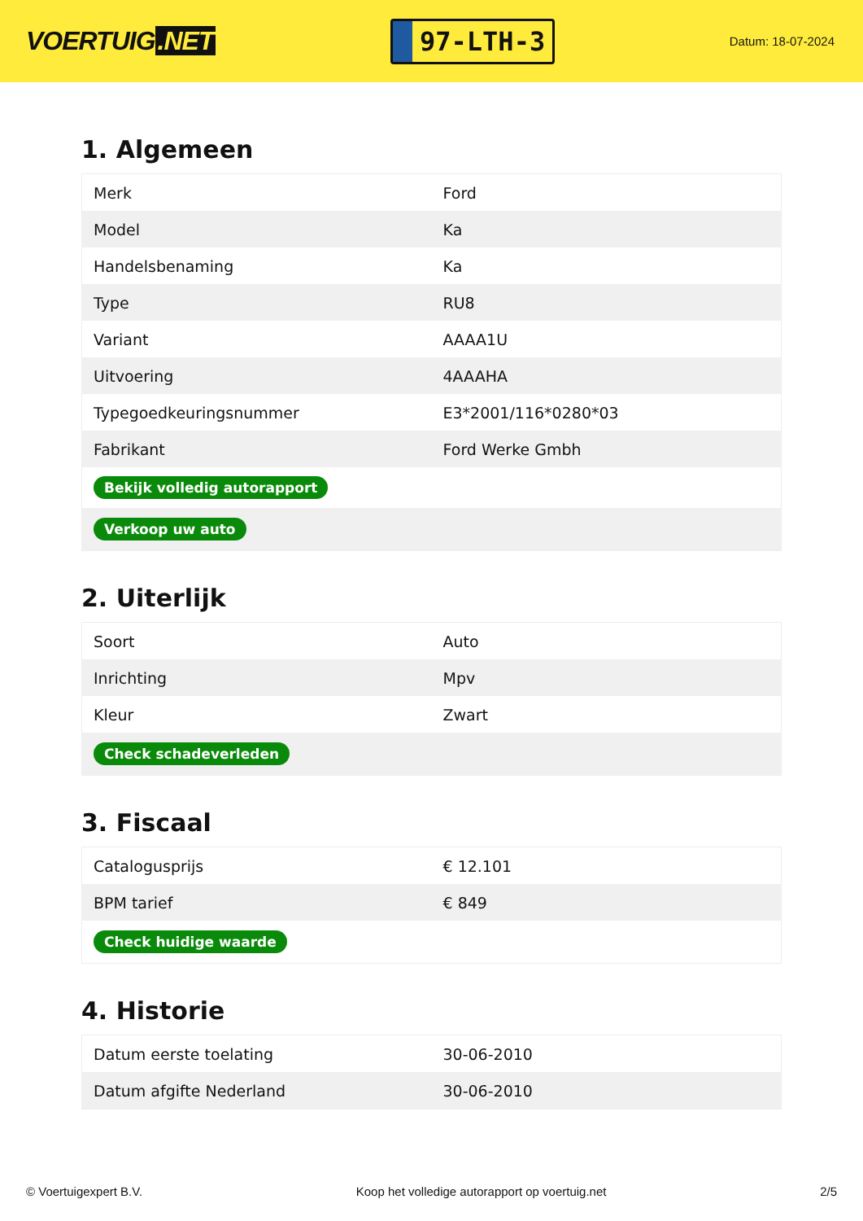VOERTUIG.NET
97-LTH-3
Datum: 18-07-2024
1. Algemeen
| Merk | Ford |
| Model | Ka |
| Handelsbenaming | Ka |
| Type | RU8 |
| Variant | AAAA1U |
| Uitvoering | 4AAAHA |
| Typegoedkeuringsnummer | E3*2001/116*0280*03 |
| Fabrikant | Ford Werke Gmbh |
| Bekijk volledig autorapport | |
| Verkoop uw auto | |
2. Uiterlijk
| Soort | Auto |
| Inrichting | Mpv |
| Kleur | Zwart |
| Check schadeverleden | |
3. Fiscaal
| Catalogusprijs | € 12.101 |
| BPM tarief | € 849 |
| Check huidige waarde | |
4. Historie
| Datum eerste toelating | 30-06-2010 |
| Datum afgifte Nederland | 30-06-2010 |
© Voertuigexpert B.V. Koop het volledige autorapport op voertuig.net 2/5